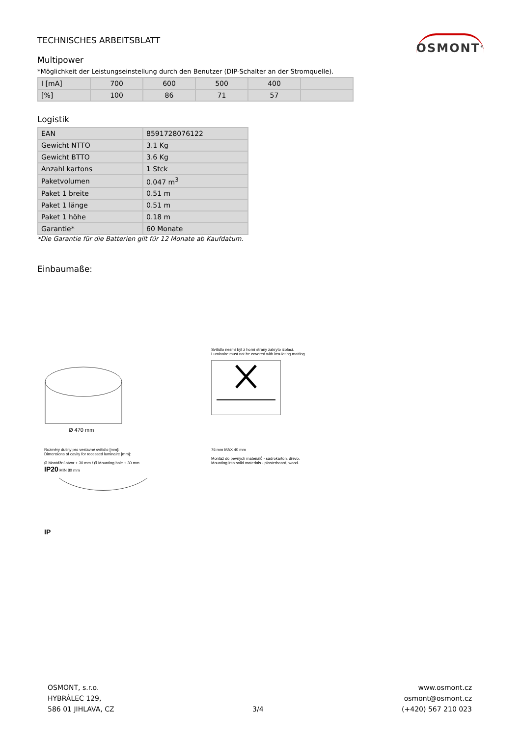TECHNISCHES ARBEITSBLATT
OSMONT<sup>®</sup>
Multipower
*Möglichkeit der Leistungseinstellung durch den Benutzer (DIP-Schalter an der Stromquelle).
| I [mA] | 700 | 600 | 500 | 400 | |
| [%] | 100 | 86 | 71 | 57 | |
Logistik
| EAN | 8591728076122 |
| Gewicht NTTO | 3.1 Kg |
| Gewicht BTTO | 3.6 Kg |
| Anzahl kartons | 1 Stck |
| Paketvolumen | 0.047 m<sup>3</sup> |
| Paket 1 breite | 0.51 m |
| Paket 1 länge | 0.51 m |
| Paket 1 höhe | 0.18 m |
| Garantie* | 60 Monate |
*Die Garantie für die Batterien gilt für 12 Monate ab Kaufdatum.
Einbaumaße:
Ø 470 mm
Svítidlo nesmí být z horní strany zakryto izolací.
Luminaire must not be covered with insulating matting.
Rozměry dutiny pro vestavné svítidlo [mm]:
Dimensions of cavity for recessed luminaire [mm]:
Ø Montážní otvor + 30 mm / Ø Mounting hole + 30 mm
IP20 MIN 80 mm
IP
76 mm MAX 40 mm
Montáž do pevných materiálů - sádrokarton, dřevo.
Mounting into solid materials - plasterboard, wood.
OSMONT, s.r.o.
HYBRÁLEC 129,
586 01 JIHLAVA, CZ
3/4 www.osmont.cz
osmont@osmont.cz
(+420) 567 210 023